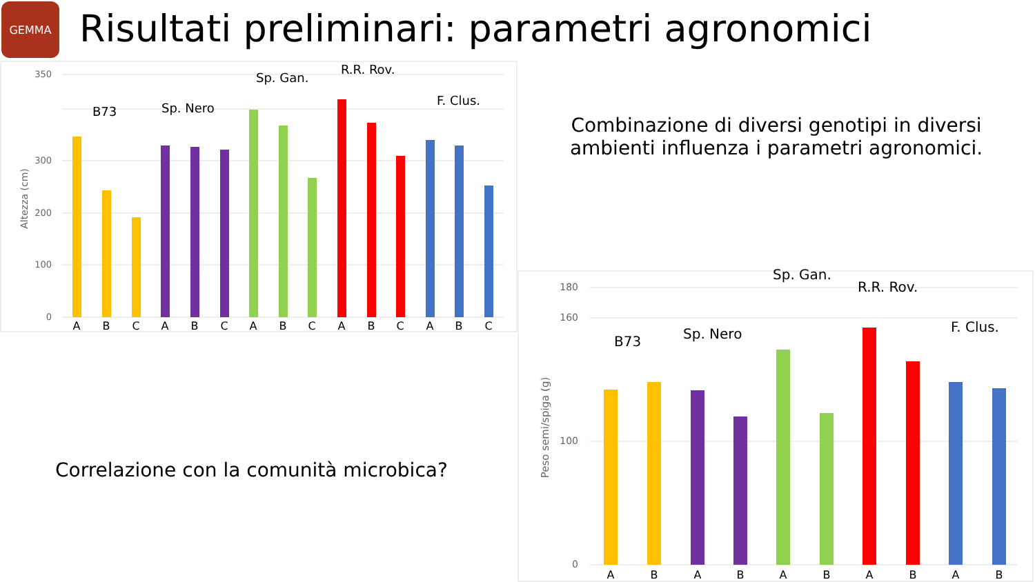GEMMA
Risultati preliminari: parametri agronomici
0
100
200
300
350
Altezza (cm)
B73
Sp. Nero
Sp. Gan.
R.R. Rov.
F. Clus.
A
B
C
A
B
C
A
B
C
A
B
C
A
B
C
Combinazione di diversi genotipi in diversi ambienti influenza i parametri agronomici.
Correlazione con la comunità microbica?
0
100
160
180
Peso semi/spiga (g)
B73
Sp. Nero
Sp. Gan.
R.R. Rov.
F. Clus.
A
B
A
B
A
B
A
B
A
B